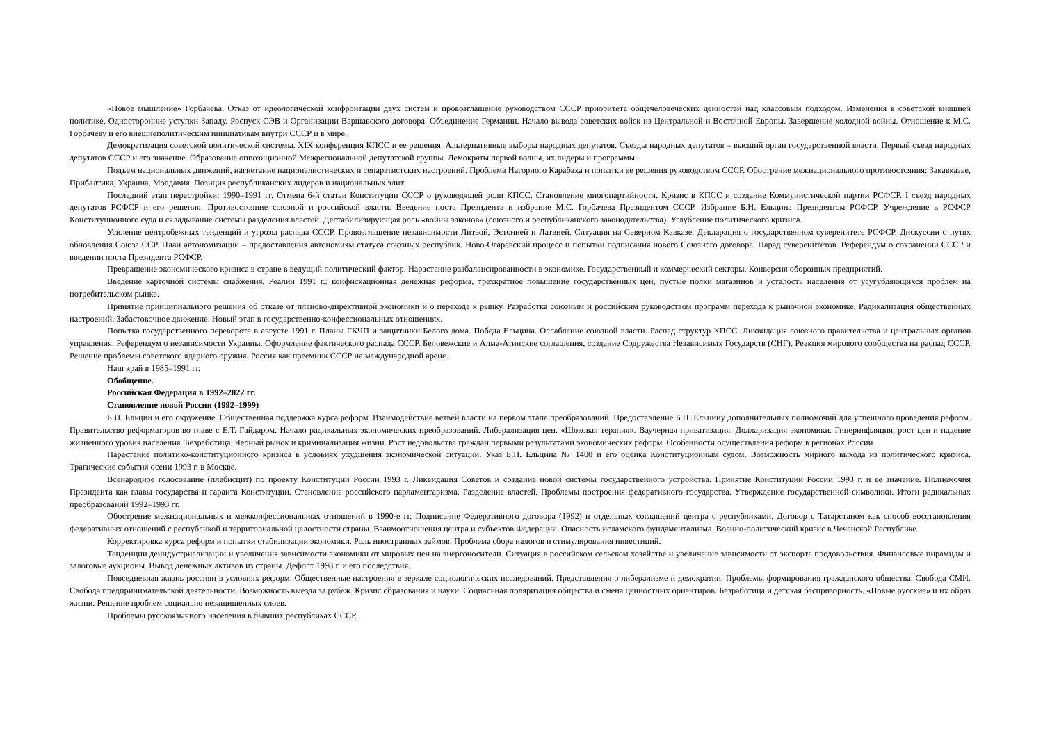«Новое мышление» Горбачева. Отказ от идеологической конфронтации двух систем и провозглашение руководством СССР приоритета общечеловеческих ценностей над классовым подходом. Изменения в советской внешней политике. Односторонние уступки Западу. Роспуск СЭВ и Организации Варшавского договора. Объединение Германии. Начало вывода советских войск из Центральной и Восточной Европы. Завершение холодной войны. Отношение к М.С. Горбачеву и его внешнеполитическим инициативам внутри СССР и в мире.
Демократизация советской политической системы. XIX конференция КПСС и ее решения. Альтернативные выборы народных депутатов. Съезды народных депутатов – высший орган государственной власти. Первый съезд народных депутатов СССР и его значение. Образование оппозиционной Межрегиональной депутатской группы. Демократы первой волны, их лидеры и программы.
Подъем национальных движений, нагнетание националистических и сепаратистских настроений. Проблема Нагорного Карабаха и попытки ее решения руководством СССР. Обострение межнационального противостояния: Закавказье, Прибалтика, Украина, Молдавия. Позиция республиканских лидеров и национальных элит.
Последний этап перестройки: 1990–1991 гг. Отмена 6-й статьи Конституции СССР о руководящей роли КПСС. Становление многопартийности. Кризис в КПСС и создание Коммунистической партии РСФСР. I съезд народных депутатов РСФСР и его решения. Противостояние союзной и российской власти. Введение поста Президента и избрание М.С. Горбачева Президентом СССР. Избрание Б.Н. Ельцина Президентом РСФСР. Учреждение в РСФСР Конституционного суда и складывание системы разделения властей. Дестабилизирующая роль «войны законов» (союзного и республиканского законодательства). Углубление политического кризиса.
Усиление центробежных тенденций и угрозы распада СССР. Провозглашение независимости Литвой, Эстонией и Латвией. Ситуация на Северном Кавказе. Декларация о государственном суверенитете РСФСР. Дискуссии о путях обновления Союза ССР. План автономизации – предоставления автономиям статуса союзных республик. Ново-Огаревский процесс и попытки подписания нового Союзного договора. Парад суверенитетов. Референдум о сохранении СССР и введении поста Президента РСФСР.
Превращение экономического кризиса в стране в ведущий политический фактор. Нарастание разбалансированности в экономике. Государственный и коммерческий секторы. Конверсия оборонных предприятий.
Введение карточной системы снабжения. Реалии 1991 г.: конфискационная денежная реформа, трехкратное повышение государственных цен, пустые полки магазинов и усталость населения от усугубляющихся проблем на потребительском рынке.
Принятие принципиального решения об отказе от планово-директивной экономики и о переходе к рынку. Разработка союзным и российским руководством программ перехода к рыночной экономике. Радикализация общественных настроений. Забастовочное движение. Новый этап в государственно-конфессиональных отношениях.
Попытка государственного переворота в августе 1991 г. Планы ГКЧП и защитники Белого дома. Победа Ельцина. Ослабление союзной власти. Распад структур КПСС. Ликвидация союзного правительства и центральных органов управления. Референдум о независимости Украины. Оформление фактического распада СССР. Беловежские и Алма-Атинские соглашения, создание Содружества Независимых Государств (СНГ). Реакция мирового сообщества на распад СССР. Решение проблемы советского ядерного оружия. Россия как преемник СССР на международной арене.
Наш край в 1985–1991 гг.
Обобщение.
Российская Федерация в 1992–2022 гг.
Становление новой России (1992–1999)
Б.Н. Ельцин и его окружение. Общественная поддержка курса реформ. Взаимодействие ветвей власти на первом этапе преобразований. Предоставление Б.Н. Ельцину дополнительных полномочий для успешного проведения реформ. Правительство реформаторов во главе с Е.Т. Гайдаром. Начало радикальных экономических преобразований. Либерализация цен. «Шоковая терапия». Ваучерная приватизация. Долларизация экономики. Гиперинфляция, рост цен и падение жизненного уровня населения. Безработица. Черный рынок и криминализация жизни. Рост недовольства граждан первыми результатами экономических реформ. Особенности осуществления реформ в регионах России.
Нарастание политико-конституционного кризиса в условиях ухудшения экономической ситуации. Указ Б.Н. Ельцина № 1400 и его оценка Конституционным судом. Возможность мирного выхода из политического кризиса. Трагические события осени 1993 г. в Москве.
Всенародное голосование (плебисцит) по проекту Конституции России 1993 г. Ликвидация Советов и создание новой системы государственного устройства. Принятие Конституции России 1993 г. и ее значение. Полномочия Президента как главы государства и гаранта Конституции. Становление российского парламентаризма. Разделение властей. Проблемы построения федеративного государства. Утверждение государственной символики. Итоги радикальных преобразований 1992–1993 гг.
Обострение межнациональных и межконфессиональных отношений в 1990-е гг. Подписание Федеративного договора (1992) и отдельных соглашений центра с республиками. Договор с Татарстаном как способ восстановления федеративных отношений с республикой и территориальной целостности страны. Взаимоотношения центра и субъектов Федерации. Опасность исламского фундаментализма. Военно-политический кризис в Чеченской Республике.
Корректировка курса реформ и попытки стабилизации экономики. Роль иностранных займов. Проблема сбора налогов и стимулирования инвестиций.
Тенденции деиндустриализации и увеличения зависимости экономики от мировых цен на энергоносители. Ситуация в российском сельском хозяйстве и увеличение зависимости от экспорта продовольствия. Финансовые пирамиды и залоговые аукционы. Вывод денежных активов из страны. Дефолт 1998 г. и его последствия.
Повседневная жизнь россиян в условиях реформ. Общественные настроения в зеркале социологических исследований. Представления о либерализме и демократии. Проблемы формирования гражданского общества. Свобода СМИ. Свобода предпринимательской деятельности. Возможность выезда за рубеж. Кризис образования и науки. Социальная поляризация общества и смена ценностных ориентиров. Безработица и детская беспризорность. «Новые русские» и их образ жизни. Решение проблем социально незащищенных слоев.
Проблемы русскоязычного населения в бывших республиках СССР.